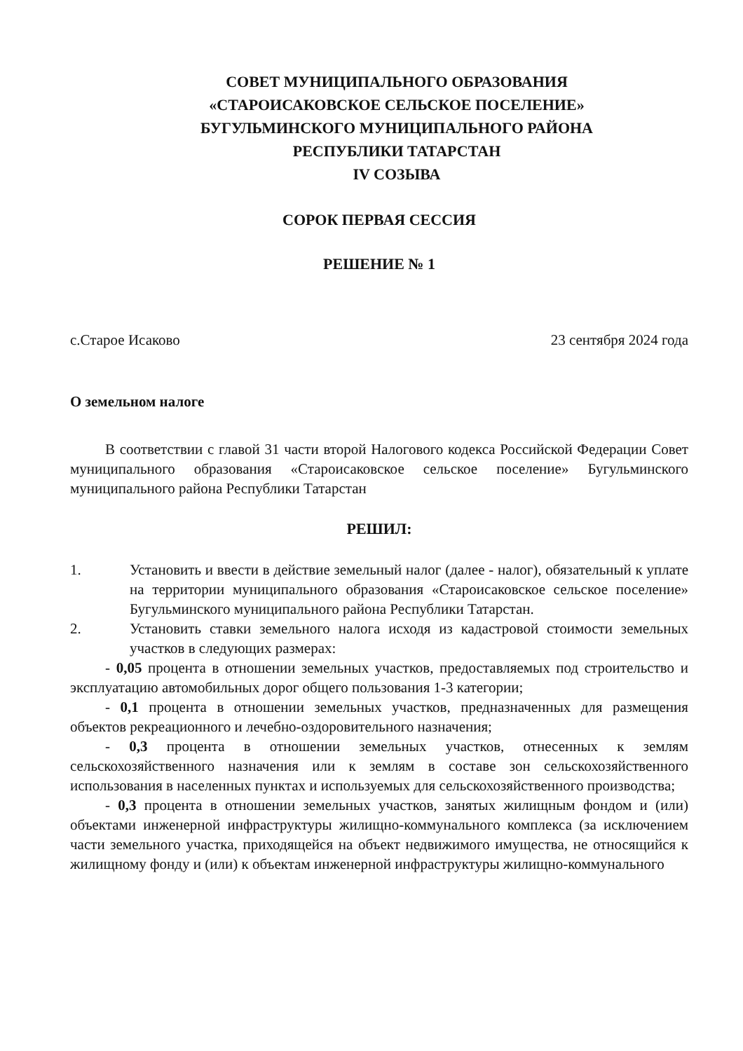СОВЕТ МУНИЦИПАЛЬНОГО ОБРАЗОВАНИЯ
«СТАРОИСАКОВСКОЕ СЕЛЬСКОЕ ПОСЕЛЕНИЕ»
БУГУЛЬМИНСКОГО МУНИЦИПАЛЬНОГО РАЙОНА
РЕСПУБЛИКИ ТАТАРСТАН
IV СОЗЫВА
СОРОК ПЕРВАЯ СЕССИЯ
РЕШЕНИЕ № 1
с.Старое Исаково 23 сентября 2024 года
О земельном налоге
В соответствии с главой 31 части второй Налогового кодекса Российской Федерации Совет муниципального образования «Староисаковское сельское поселение» Бугульминского муниципального района Республики Татарстан
РЕШИЛ:
1. Установить и ввести в действие земельный налог (далее - налог), обязательный к уплате на территории муниципального образования «Староисаковское сельское поселение» Бугульминского муниципального района Республики Татарстан.
2. Установить ставки земельного налога исходя из кадастровой стоимости земельных участков в следующих размерах:
- 0,05 процента в отношении земельных участков, предоставляемых под строительство и эксплуатацию автомобильных дорог общего пользования 1-3 категории;
- 0,1 процента в отношении земельных участков, предназначенных для размещения объектов рекреационного и лечебно-оздоровительного назначения;
- 0,3 процента в отношении земельных участков, отнесенных к землям сельскохозяйственного назначения или к землям в составе зон сельскохозяйственного использования в населенных пунктах и используемых для сельскохозяйственного производства;
- 0,3 процента в отношении земельных участков, занятых жилищным фондом и (или) объектами инженерной инфраструктуры жилищно-коммунального комплекса (за исключением части земельного участка, приходящейся на объект недвижимого имущества, не относящийся к жилищному фонду и (или) к объектам инженерной инфраструктуры жилищно-коммунального